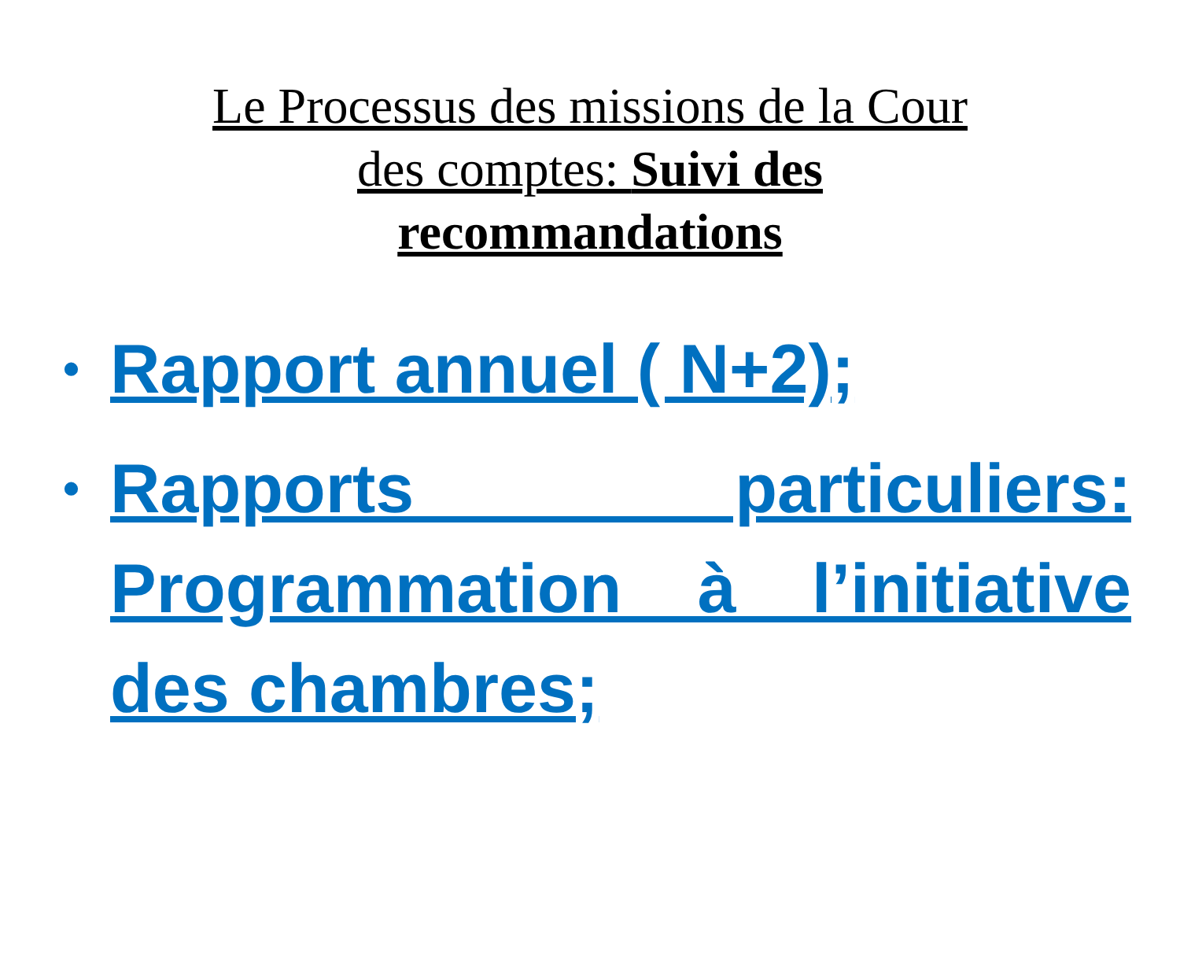Le Processus des missions de la Cour des comptes: Suivi des recommandations
• Rapport annuel ( N+2);
• Rapports particuliers: Programmation à l’initiative des chambres;